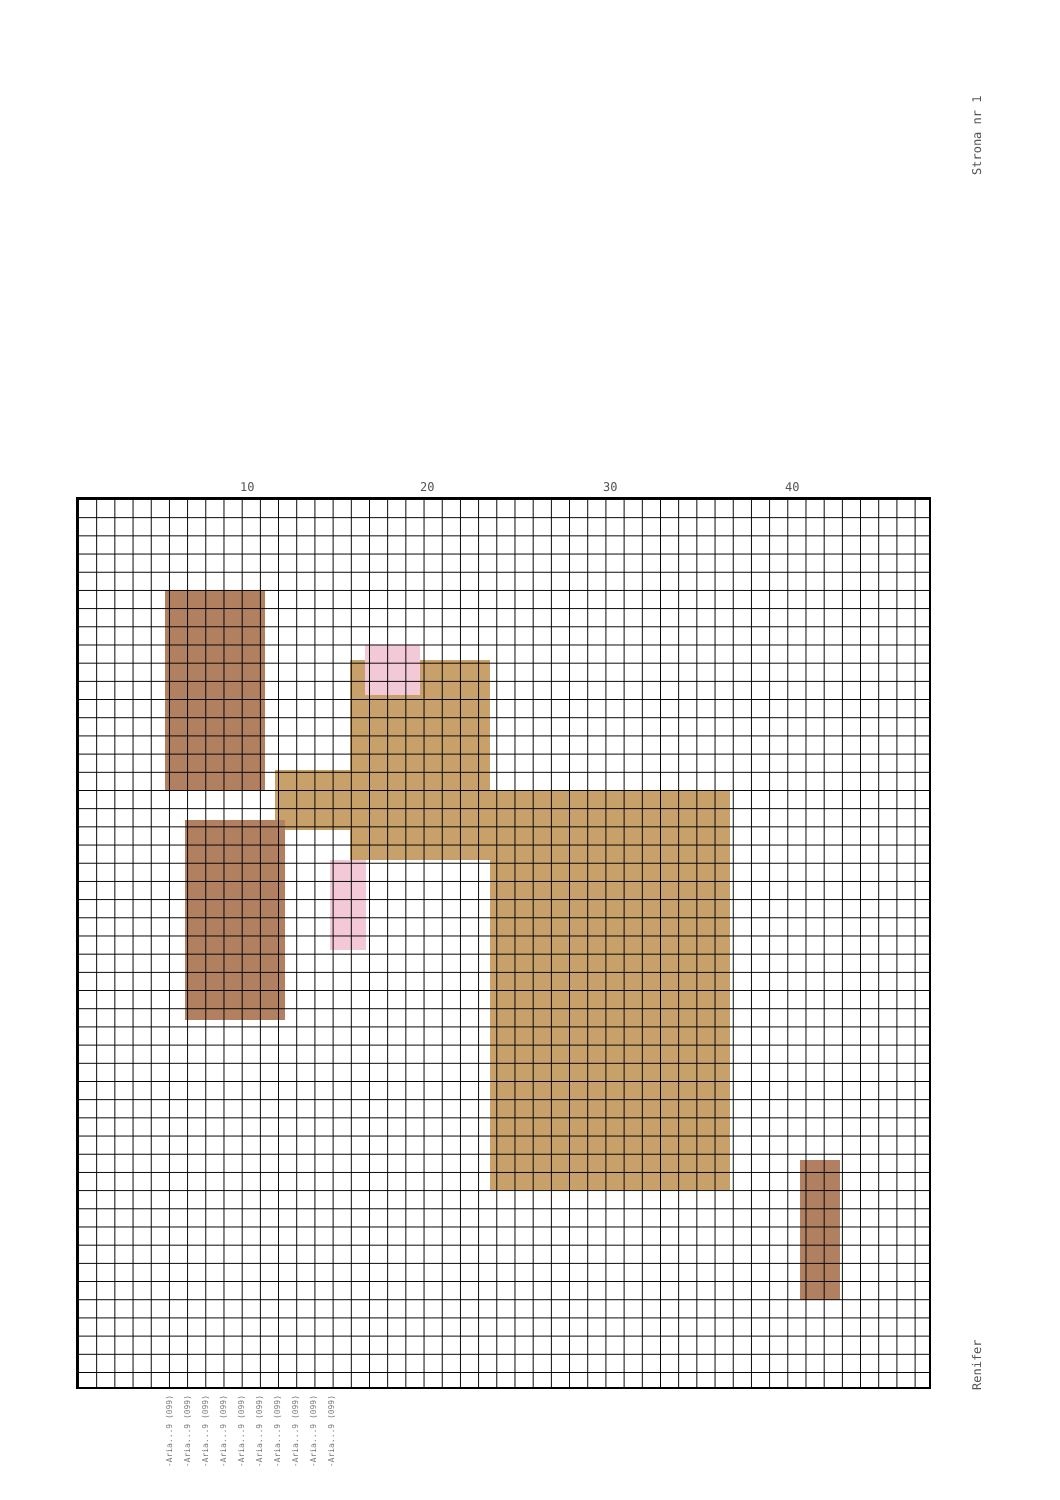Strona nr 1
10 20 30 40
Renifer
-Aria...9 (099) -Aria...9 (099) -Aria...9 (099) -Aria...9 (099) -Aria...9 (099) -Aria...9 (099) -Aria...9 (099) -Aria...9 (099) -Aria...9 (099) -Aria...9 (099)